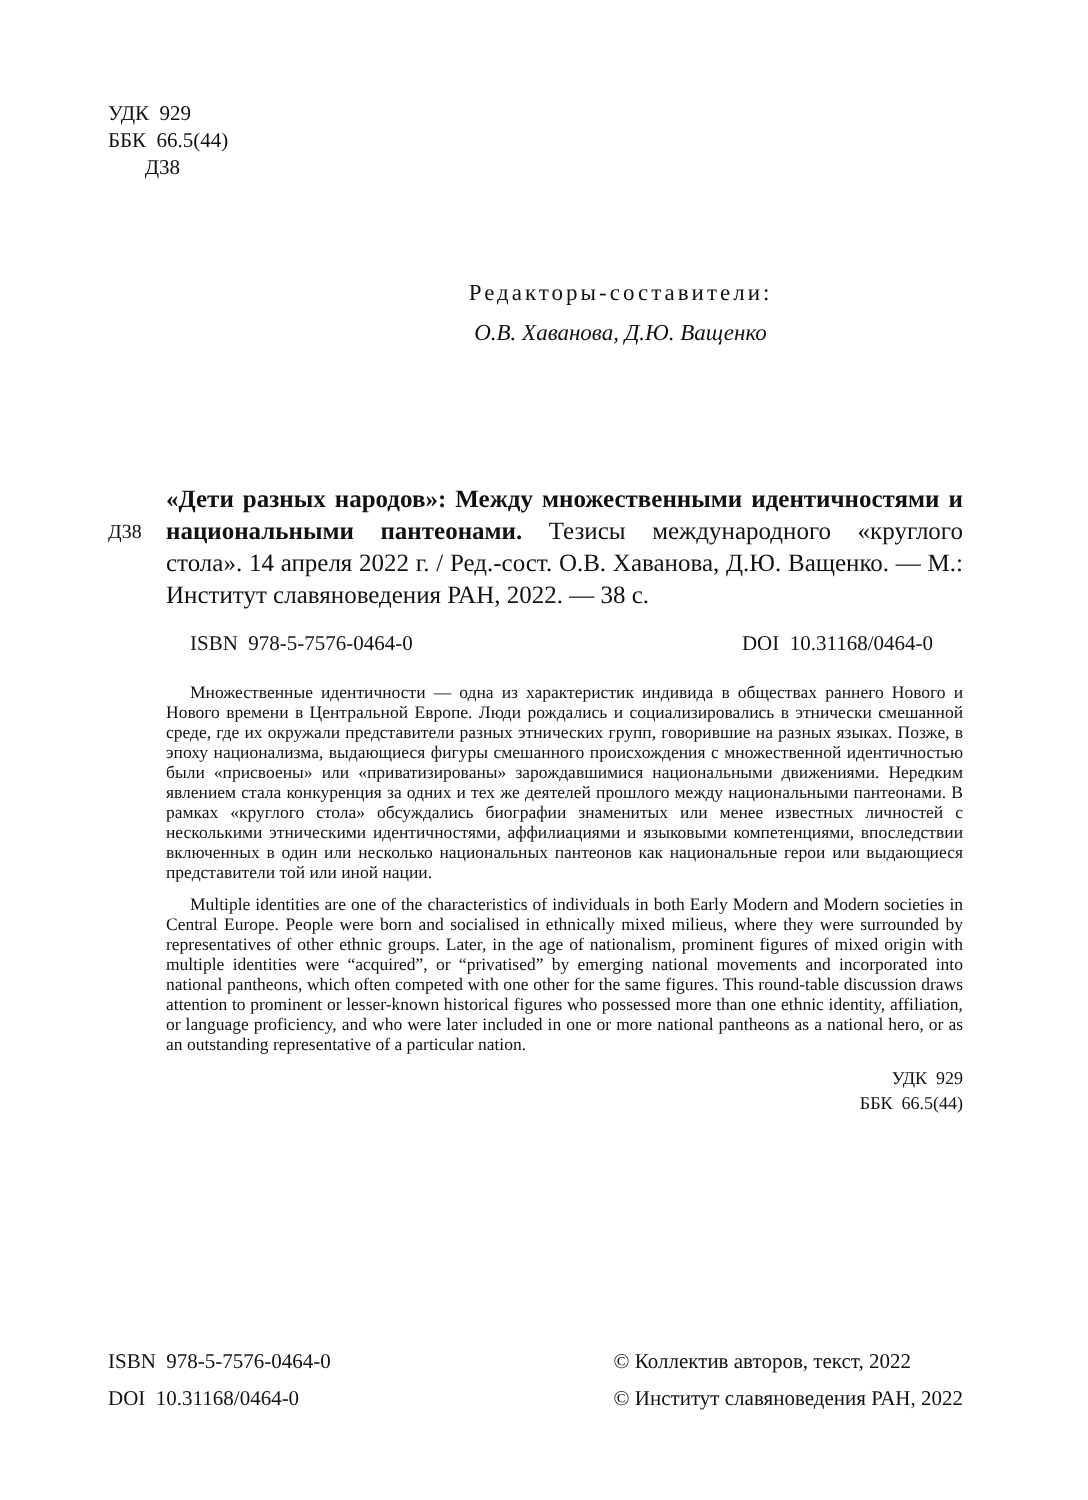УДК 929
ББК 66.5(44)
Д38
Редакторы-составители:
О.В. Хаванова, Д.Ю. Ващенко
Д38
«Дети разных народов»: Между множественными идентичностями и национальными пантеонами. Тезисы международного «круглого стола». 14 апреля 2022 г. / Ред.-сост. О.В. Хаванова, Д.Ю. Ващенко. — М.: Институт славяноведения РАН, 2022. — 38 с.
ISBN 978-5-7576-0464-0 DOI 10.31168/0464-0
Множественные идентичности — одна из характеристик индивида в обществах раннего Нового и Нового времени в Центральной Европе. Люди рождались и социализировались в этнически смешанной среде, где их окружали представители разных этнических групп, говорившие на разных языках. Позже, в эпоху национализма, выдающиеся фигуры смешанного происхождения с множественной идентичностью были «присвоены» или «приватизированы» зарождавшимися национальными движениями. Нередким явлением стала конкуренция за одних и тех же деятелей прошлого между национальными пантеонами. В рамках «круглого стола» обсуждались биографии знаменитых или менее известных личностей с несколькими этническими идентичностями, аффилиациями и языковыми компетенциями, впоследствии включенных в один или несколько национальных пантеонов как национальные герои или выдающиеся представители той или иной нации.
Multiple identities are one of the characteristics of individuals in both Early Modern and Modern societies in Central Europe. People were born and socialised in ethnically mixed milieus, where they were surrounded by representatives of other ethnic groups. Later, in the age of nationalism, prominent figures of mixed origin with multiple identities were “acquired”, or “privatised” by emerging national movements and incorporated into national pantheons, which often competed with one other for the same figures. This round-table discussion draws attention to prominent or lesser-known historical figures who possessed more than one ethnic identity, affiliation, or language proficiency, and who were later included in one or more national pantheons as a national hero, or as an outstanding representative of a particular nation.
УДК 929
ББК 66.5(44)
ISBN 978-5-7576-0464-0
DOI 10.31168/0464-0
© Коллектив авторов, текст, 2022
© Институт славяноведения РАН, 2022